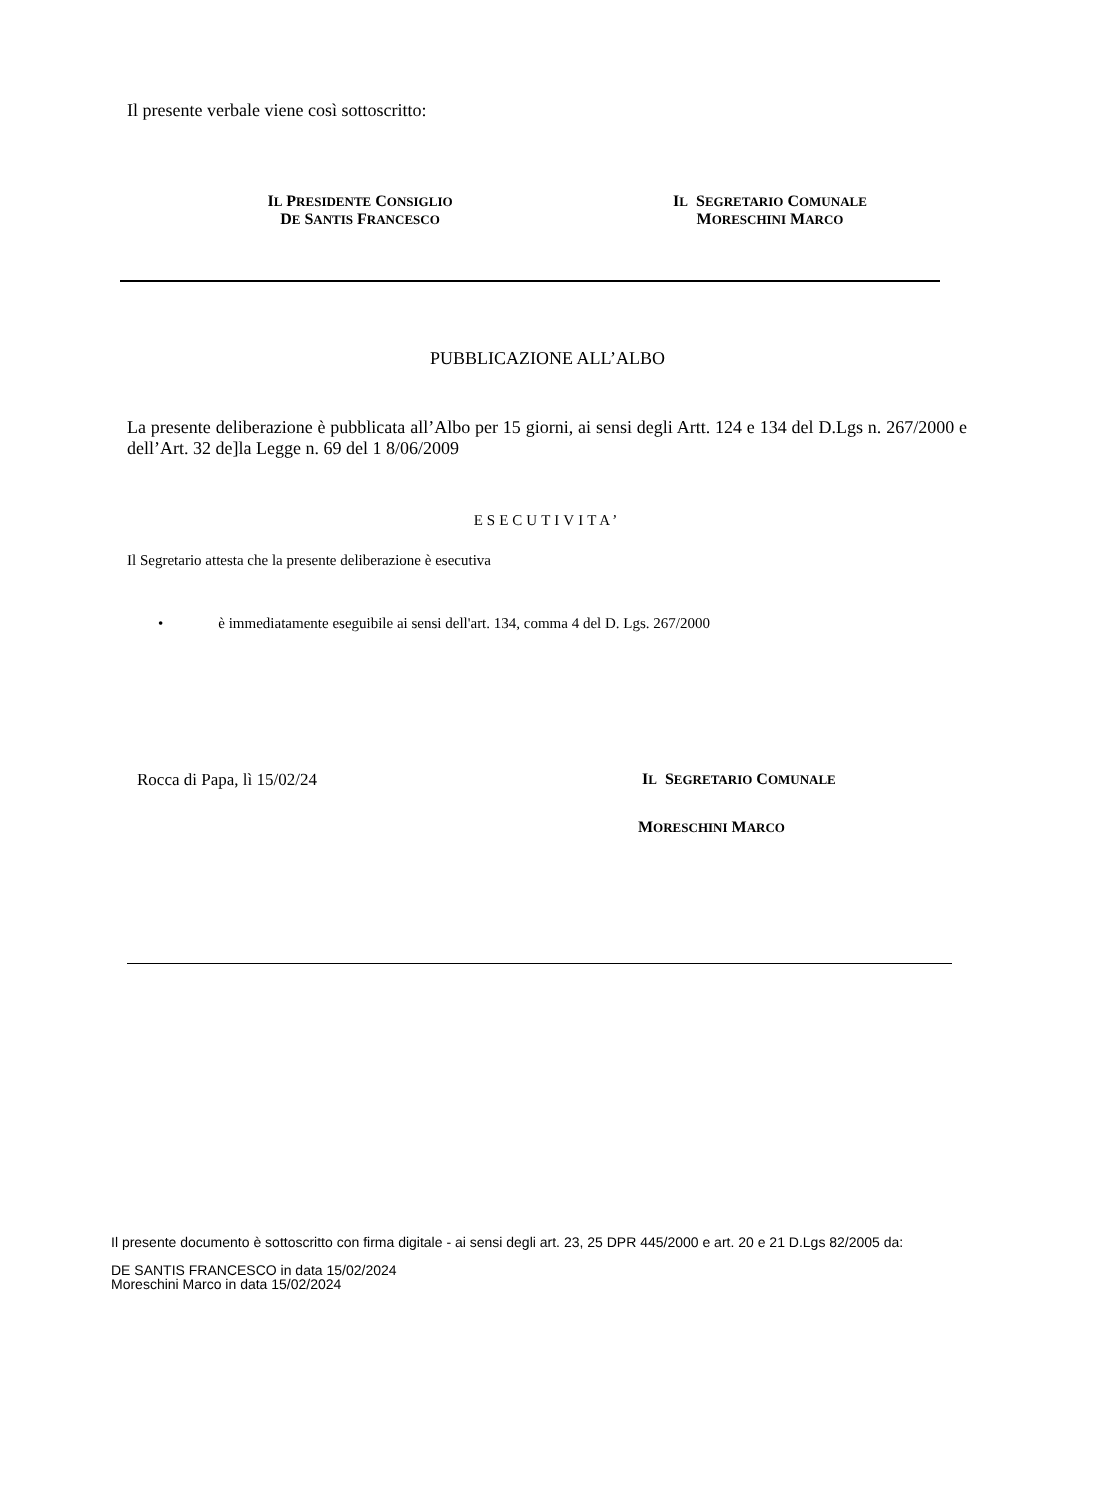Il presente verbale viene così sottoscritto:
IL PRESIDENTE CONSIGLIO
DE SANTIS FRANCESCO
IL SEGRETARIO COMUNALE
MORESCHINI MARCO
PUBBLICAZIONE ALL’ALBO
La presente deliberazione è pubblicata all’Albo per 15 giorni, ai sensi degli Artt. 124 e 134 del D.Lgs n. 267/2000 e dell’Art. 32 de]la Legge n. 69 del 1 8/06/2009
ESECUTIVITA’
Il Segretario attesta che la presente deliberazione è esecutiva
• è immediatamente eseguibile ai sensi dell'art. 134, comma 4 del D. Lgs. 267/2000
Rocca di Papa, lì 15/02/24 IL SEGRETARIO COMUNALE
MORESCHINI MARCO
Il presente documento è sottoscritto con firma digitale - ai sensi degli art. 23, 25 DPR 445/2000 e art. 20 e 21 D.Lgs 82/2005 da:
DE SANTIS FRANCESCO in data 15/02/2024
Moreschini Marco in data 15/02/2024